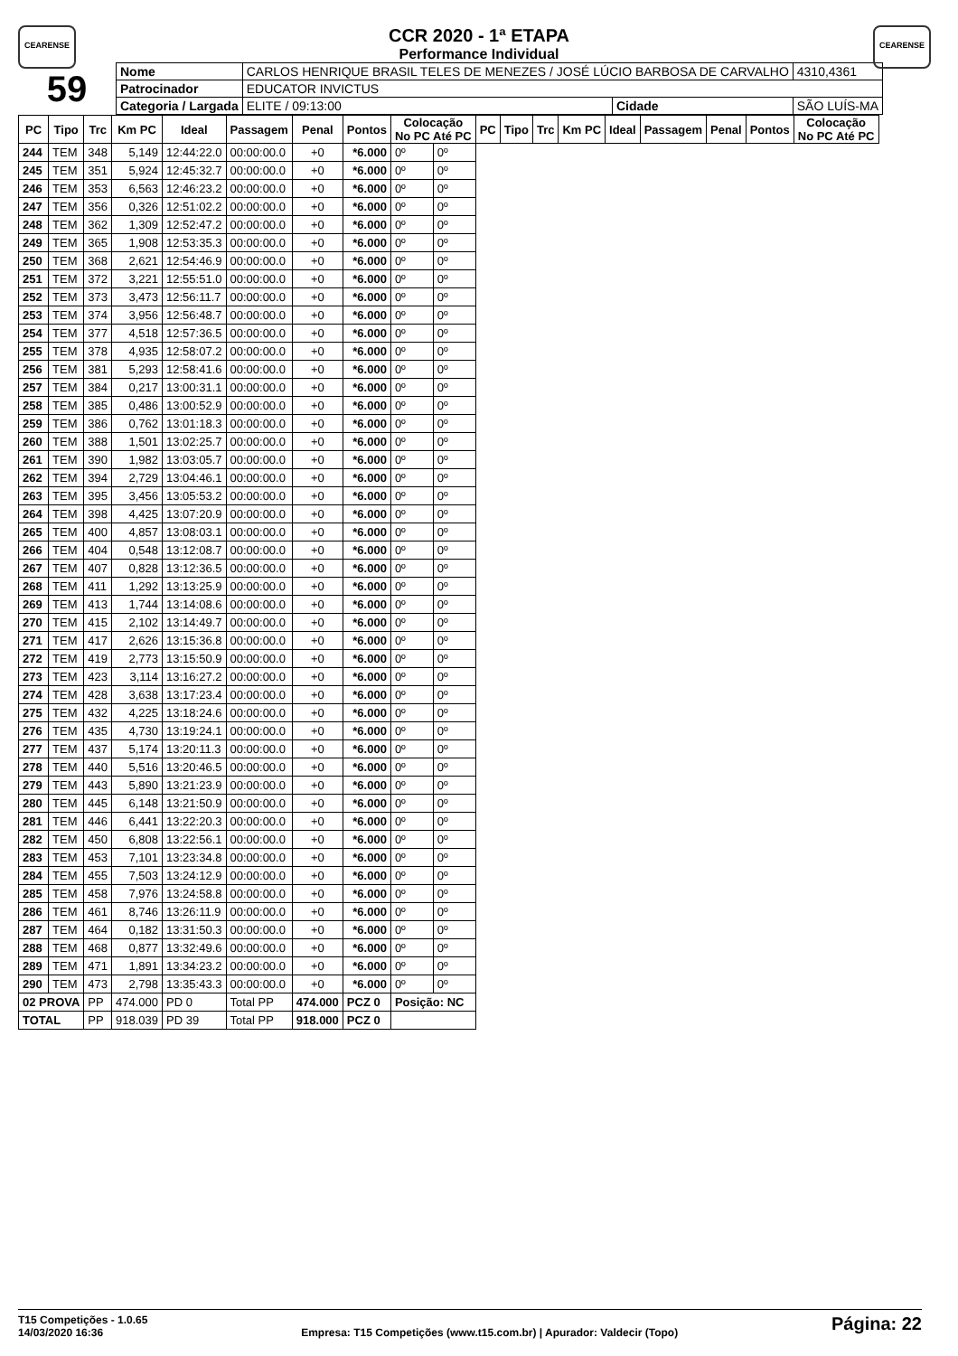CEARENSE CEARENSE
CCR 2020 - 1ª ETAPA
Performance Individual
| 59 | Nome | CARLOS HENRIQUE BRASIL TELES DE MENEZES / JOSÉ LÚCIO BARBOSA DE CARVALHO | | | | 4310,4361 |
| | Patrocinador | EDUCATOR INVICTUS | | | | |
| | Categoria / Largada | | ELITE / 09:13:00 | Cidade | SÃO LUÍS-MA | |
| PC | Tipo | Trc | Km PC | Ideal | Passagem | Penal | Pontos | Colocação No PC Até PC | | PC | Tipo | Trc | Km PC | Ideal | Passagem | Penal | Pontos | Colocação No PC Até PC |
| --- | --- | --- | --- | --- | --- | --- | --- | --- | --- | --- | --- | --- | --- | --- | --- | --- | --- | --- |
| 244 | TEM | 348 | 5,149 | 12:44:22.0 | 00:00:00.0 | +0 | *6.000 | 0º | 0º | | | | | | | | | |
| 245 | TEM | 351 | 5,924 | 12:45:32.7 | 00:00:00.0 | +0 | *6.000 | 0º | 0º | | | | | | | | | |
| 246 | TEM | 353 | 6,563 | 12:46:23.2 | 00:00:00.0 | +0 | *6.000 | 0º | 0º | | | | | | | | | |
| 247 | TEM | 356 | 0,326 | 12:51:02.2 | 00:00:00.0 | +0 | *6.000 | 0º | 0º | | | | | | | | | |
| 248 | TEM | 362 | 1,309 | 12:52:47.2 | 00:00:00.0 | +0 | *6.000 | 0º | 0º | | | | | | | | | |
| 249 | TEM | 365 | 1,908 | 12:53:35.3 | 00:00:00.0 | +0 | *6.000 | 0º | 0º | | | | | | | | | |
| 250 | TEM | 368 | 2,621 | 12:54:46.9 | 00:00:00.0 | +0 | *6.000 | 0º | 0º | | | | | | | | | |
| 251 | TEM | 372 | 3,221 | 12:55:51.0 | 00:00:00.0 | +0 | *6.000 | 0º | 0º | | | | | | | | | |
| 252 | TEM | 373 | 3,473 | 12:56:11.7 | 00:00:00.0 | +0 | *6.000 | 0º | 0º | | | | | | | | | |
| 253 | TEM | 374 | 3,956 | 12:56:48.7 | 00:00:00.0 | +0 | *6.000 | 0º | 0º | | | | | | | | | |
| 254 | TEM | 377 | 4,518 | 12:57:36.5 | 00:00:00.0 | +0 | *6.000 | 0º | 0º | | | | | | | | | |
| 255 | TEM | 378 | 4,935 | 12:58:07.2 | 00:00:00.0 | +0 | *6.000 | 0º | 0º | | | | | | | | | |
| 256 | TEM | 381 | 5,293 | 12:58:41.6 | 00:00:00.0 | +0 | *6.000 | 0º | 0º | | | | | | | | | |
| 257 | TEM | 384 | 0,217 | 13:00:31.1 | 00:00:00.0 | +0 | *6.000 | 0º | 0º | | | | | | | | | |
| 258 | TEM | 385 | 0,486 | 13:00:52.9 | 00:00:00.0 | +0 | *6.000 | 0º | 0º | | | | | | | | | |
| 259 | TEM | 386 | 0,762 | 13:01:18.3 | 00:00:00.0 | +0 | *6.000 | 0º | 0º | | | | | | | | | |
| 260 | TEM | 388 | 1,501 | 13:02:25.7 | 00:00:00.0 | +0 | *6.000 | 0º | 0º | | | | | | | | | |
| 261 | TEM | 390 | 1,982 | 13:03:05.7 | 00:00:00.0 | +0 | *6.000 | 0º | 0º | | | | | | | | | |
| 262 | TEM | 394 | 2,729 | 13:04:46.1 | 00:00:00.0 | +0 | *6.000 | 0º | 0º | | | | | | | | | |
| 263 | TEM | 395 | 3,456 | 13:05:53.2 | 00:00:00.0 | +0 | *6.000 | 0º | 0º | | | | | | | | | |
| 264 | TEM | 398 | 4,425 | 13:07:20.9 | 00:00:00.0 | +0 | *6.000 | 0º | 0º | | | | | | | | | |
| 265 | TEM | 400 | 4,857 | 13:08:03.1 | 00:00:00.0 | +0 | *6.000 | 0º | 0º | | | | | | | | | |
| 266 | TEM | 404 | 0,548 | 13:12:08.7 | 00:00:00.0 | +0 | *6.000 | 0º | 0º | | | | | | | | | |
| 267 | TEM | 407 | 0,828 | 13:12:36.5 | 00:00:00.0 | +0 | *6.000 | 0º | 0º | | | | | | | | | |
| 268 | TEM | 411 | 1,292 | 13:13:25.9 | 00:00:00.0 | +0 | *6.000 | 0º | 0º | | | | | | | | | |
| 269 | TEM | 413 | 1,744 | 13:14:08.6 | 00:00:00.0 | +0 | *6.000 | 0º | 0º | | | | | | | | | |
| 270 | TEM | 415 | 2,102 | 13:14:49.7 | 00:00:00.0 | +0 | *6.000 | 0º | 0º | | | | | | | | | |
| 271 | TEM | 417 | 2,626 | 13:15:36.8 | 00:00:00.0 | +0 | *6.000 | 0º | 0º | | | | | | | | | |
| 272 | TEM | 419 | 2,773 | 13:15:50.9 | 00:00:00.0 | +0 | *6.000 | 0º | 0º | | | | | | | | | |
| 273 | TEM | 423 | 3,114 | 13:16:27.2 | 00:00:00.0 | +0 | *6.000 | 0º | 0º | | | | | | | | | |
| 274 | TEM | 428 | 3,638 | 13:17:23.4 | 00:00:00.0 | +0 | *6.000 | 0º | 0º | | | | | | | | | |
| 275 | TEM | 432 | 4,225 | 13:18:24.6 | 00:00:00.0 | +0 | *6.000 | 0º | 0º | | | | | | | | | |
| 276 | TEM | 435 | 4,730 | 13:19:24.1 | 00:00:00.0 | +0 | *6.000 | 0º | 0º | | | | | | | | | |
| 277 | TEM | 437 | 5,174 | 13:20:11.3 | 00:00:00.0 | +0 | *6.000 | 0º | 0º | | | | | | | | | |
| 278 | TEM | 440 | 5,516 | 13:20:46.5 | 00:00:00.0 | +0 | *6.000 | 0º | 0º | | | | | | | | | |
| 279 | TEM | 443 | 5,890 | 13:21:23.9 | 00:00:00.0 | +0 | *6.000 | 0º | 0º | | | | | | | | | |
| 280 | TEM | 445 | 6,148 | 13:21:50.9 | 00:00:00.0 | +0 | *6.000 | 0º | 0º | | | | | | | | | |
| 281 | TEM | 446 | 6,441 | 13:22:20.3 | 00:00:00.0 | +0 | *6.000 | 0º | 0º | | | | | | | | | |
| 282 | TEM | 450 | 6,808 | 13:22:56.1 | 00:00:00.0 | +0 | *6.000 | 0º | 0º | | | | | | | | | |
| 283 | TEM | 453 | 7,101 | 13:23:34.8 | 00:00:00.0 | +0 | *6.000 | 0º | 0º | | | | | | | | | |
| 284 | TEM | 455 | 7,503 | 13:24:12.9 | 00:00:00.0 | +0 | *6.000 | 0º | 0º | | | | | | | | | |
| 285 | TEM | 458 | 7,976 | 13:24:58.8 | 00:00:00.0 | +0 | *6.000 | 0º | 0º | | | | | | | | | |
| 286 | TEM | 461 | 8,746 | 13:26:11.9 | 00:00:00.0 | +0 | *6.000 | 0º | 0º | | | | | | | | | |
| 287 | TEM | 464 | 0,182 | 13:31:50.3 | 00:00:00.0 | +0 | *6.000 | 0º | 0º | | | | | | | | | |
| 288 | TEM | 468 | 0,877 | 13:32:49.6 | 00:00:00.0 | +0 | *6.000 | 0º | 0º | | | | | | | | | |
| 289 | TEM | 471 | 1,891 | 13:34:23.2 | 00:00:00.0 | +0 | *6.000 | 0º | 0º | | | | | | | | | |
| 290 | TEM | 473 | 2,798 | 13:35:43.3 | 00:00:00.0 | +0 | *6.000 | 0º | 0º | | | | | | | | | |
| 02 PROVA | | PP | 474.000 | PD 0 | Total PP | 474.000 | PCZ 0 | Posição: NC | | | | | | | | | | |
| TOTAL | | PP | 918.039 | PD 39 | Total PP | 918.000 | PCZ 0 | | | | | | | | | | | |
T15 Competições - 1.0.65
14/03/2020 16:36
Empresa: T15 Competições (www.t15.com.br) | Apurador: Valdecir (Topo)
Página: 22